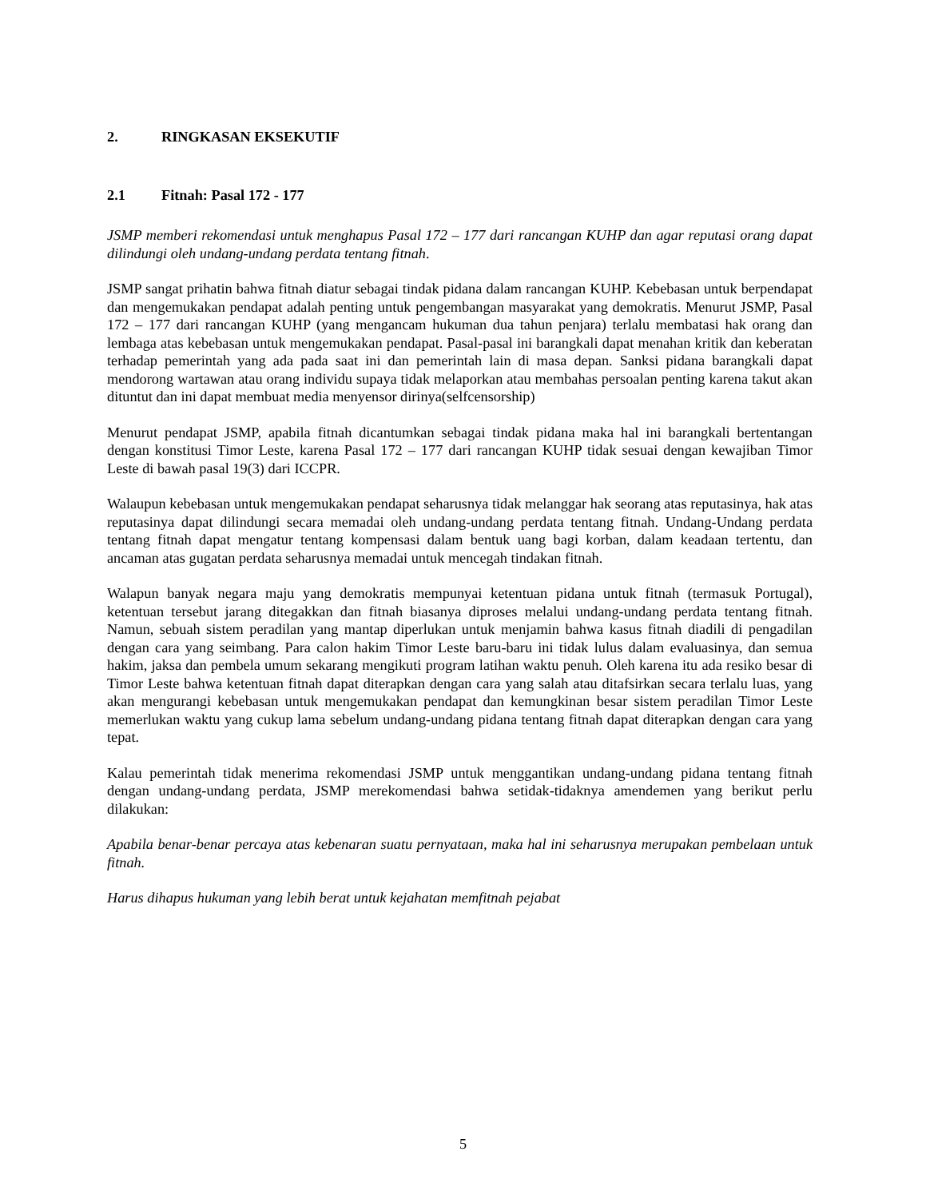2. RINGKASAN EKSEKUTIF
2.1 Fitnah: Pasal 172 - 177
JSMP memberi rekomendasi untuk menghapus Pasal 172 – 177 dari rancangan KUHP dan agar reputasi orang dapat dilindungi oleh undang-undang perdata tentang fitnah.
JSMP sangat prihatin bahwa fitnah diatur sebagai tindak pidana dalam rancangan KUHP. Kebebasan untuk berpendapat dan mengemukakan pendapat adalah penting untuk pengembangan masyarakat yang demokratis. Menurut JSMP, Pasal 172 – 177 dari rancangan KUHP (yang mengancam hukuman dua tahun penjara) terlalu membatasi hak orang dan lembaga atas kebebasan untuk mengemukakan pendapat. Pasal-pasal ini barangkali dapat menahan kritik dan keberatan terhadap pemerintah yang ada pada saat ini dan pemerintah lain di masa depan. Sanksi pidana barangkali dapat mendorong wartawan atau orang individu supaya tidak melaporkan atau membahas persoalan penting karena takut akan dituntut dan ini dapat membuat media menyensor dirinya(selfcensorship)
Menurut pendapat JSMP, apabila fitnah dicantumkan sebagai tindak pidana maka hal ini barangkali bertentangan dengan konstitusi Timor Leste, karena Pasal 172 – 177 dari rancangan KUHP tidak sesuai dengan kewajiban Timor Leste di bawah pasal 19(3) dari ICCPR.
Walaupun kebebasan untuk mengemukakan pendapat seharusnya tidak melanggar hak seorang atas reputasinya, hak atas reputasinya dapat dilindungi secara memadai oleh undang-undang perdata tentang fitnah. Undang-Undang perdata tentang fitnah dapat mengatur tentang kompensasi dalam bentuk uang bagi korban, dalam keadaan tertentu, dan ancaman atas gugatan perdata seharusnya memadai untuk mencegah tindakan fitnah.
Walapun banyak negara maju yang demokratis mempunyai ketentuan pidana untuk fitnah (termasuk Portugal), ketentuan tersebut jarang ditegakkan dan fitnah biasanya diproses melalui undang-undang perdata tentang fitnah. Namun, sebuah sistem peradilan yang mantap diperlukan untuk menjamin bahwa kasus fitnah diadili di pengadilan dengan cara yang seimbang. Para calon hakim Timor Leste baru-baru ini tidak lulus dalam evaluasinya, dan semua hakim, jaksa dan pembela umum sekarang mengikuti program latihan waktu penuh. Oleh karena itu ada resiko besar di Timor Leste bahwa ketentuan fitnah dapat diterapkan dengan cara yang salah atau ditafsirkan secara terlalu luas, yang akan mengurangi kebebasan untuk mengemukakan pendapat dan kemungkinan besar sistem peradilan Timor Leste memerlukan waktu yang cukup lama sebelum undang-undang pidana tentang fitnah dapat diterapkan dengan cara yang tepat.
Kalau pemerintah tidak menerima rekomendasi JSMP untuk menggantikan undang-undang pidana tentang fitnah dengan undang-undang perdata, JSMP merekomendasi bahwa setidak-tidaknya amendemen yang berikut perlu dilakukan:
Apabila benar-benar percaya atas kebenaran suatu pernyataan, maka hal ini seharusnya merupakan pembelaan untuk fitnah.
Harus dihapus hukuman yang lebih berat untuk kejahatan memfitnah pejabat
5